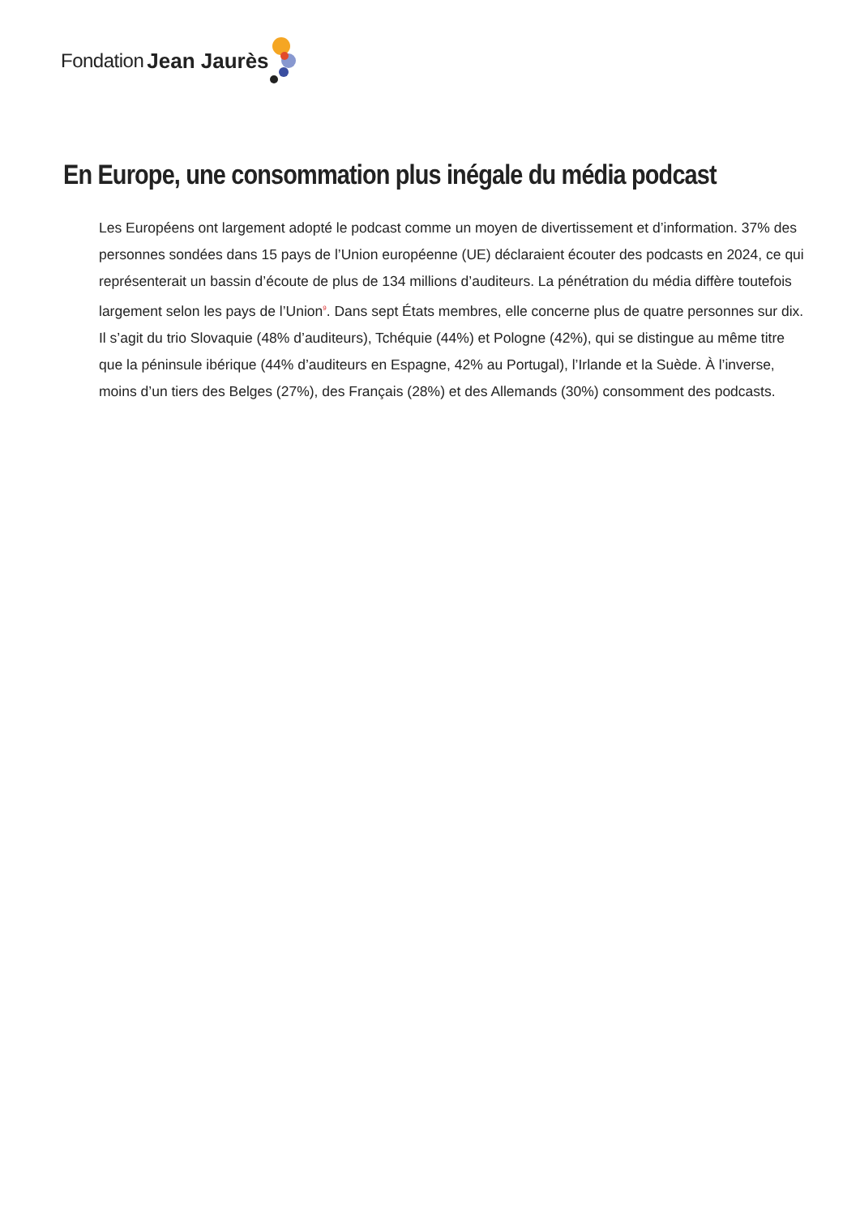Fondation Jean Jaurès
En Europe, une consommation plus inégale du média podcast
Les Européens ont largement adopté le podcast comme un moyen de divertissement et d’information. 37% des personnes sondées dans 15 pays de l’Union européenne (UE) déclaraient écouter des podcasts en 2024, ce qui représenterait un bassin d’écoute de plus de 134 millions d’auditeurs. La pénétration du média diffère toutefois largement selon les pays de l’Union<sup>9</sup>. Dans sept États membres, elle concerne plus de quatre personnes sur dix. Il s’agit du trio Slovaquie (48% d’auditeurs), Tchéquie (44%) et Pologne (42%), qui se distingue au même titre que la péninsule ibérique (44% d’auditeurs en Espagne, 42% au Portugal), l’Irlande et la Suède. À l’inverse, moins d’un tiers des Belges (27%), des Français (28%) et des Allemands (30%) consomment des podcasts.